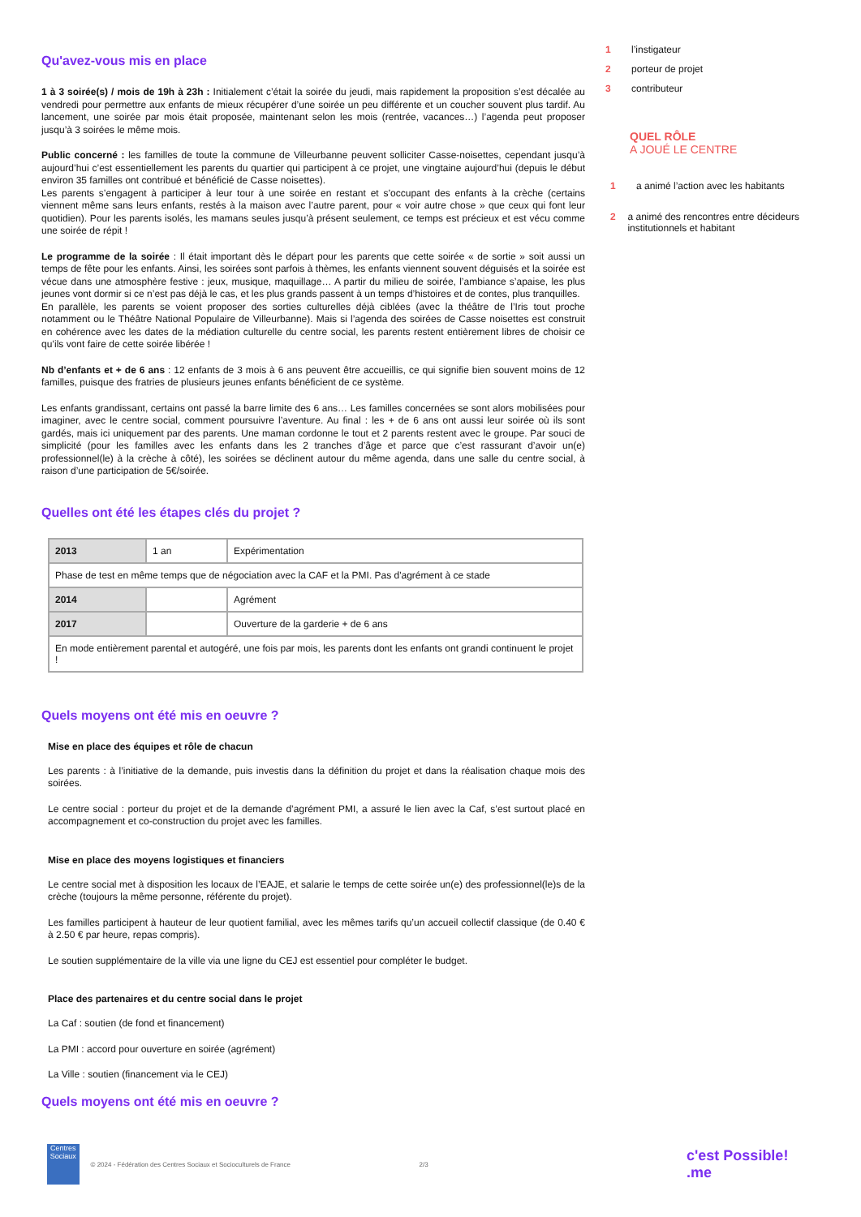Qu'avez-vous mis en place
1 à 3 soirée(s) / mois de 19h à 23h : Initialement c’était la soirée du jeudi, mais rapidement la proposition s’est décalée au vendredi pour permettre aux enfants de mieux récupérer d’une soirée un peu différente et un coucher souvent plus tardif. Au lancement, une soirée par mois était proposée, maintenant selon les mois (rentrée, vacances…) l’agenda peut proposer jusqu’à 3 soirées le même mois.
Public concerné : les familles de toute la commune de Villeurbanne peuvent solliciter Casse-noisettes, cependant jusqu’à aujourd’hui c’est essentiellement les parents du quartier qui participent à ce projet, une vingtaine aujourd’hui (depuis le début environ 35 familles ont contribué et bénéficié de Casse noisettes).
Les parents s’engagent à participer à leur tour à une soirée en restant et s’occupant des enfants à la crèche (certains viennent même sans leurs enfants, restés à la maison avec l’autre parent, pour « voir autre chose » que ceux qui font leur quotidien). Pour les parents isolés, les mamans seules jusqu’à présent seulement, ce temps est précieux et est vécu comme une soirée de répit !
Le programme de la soirée : Il était important dès le départ pour les parents que cette soirée « de sortie » soit aussi un temps de fête pour les enfants. Ainsi, les soirées sont parfois à thèmes, les enfants viennent souvent déguisés et la soirée est vécue dans une atmosphère festive : jeux, musique, maquillage… A partir du milieu de soirée, l’ambiance s’apaise, les plus jeunes vont dormir si ce n’est pas déjà le cas, et les plus grands passent à un temps d’histoires et de contes, plus tranquilles.
En parallèle, les parents se voient proposer des sorties culturelles déjà ciblées (avec la théâtre de l’Iris tout proche notamment ou le Théâtre National Populaire de Villeurbanne). Mais si l’agenda des soirées de Casse noisettes est construit en cohérence avec les dates de la médiation culturelle du centre social, les parents restent entièrement libres de choisir ce qu’ils vont faire de cette soirée libérée !
Nb d’enfants et + de 6 ans : 12 enfants de 3 mois à 6 ans peuvent être accueillis, ce qui signifie bien souvent moins de 12 familles, puisque des fratries de plusieurs jeunes enfants bénéficient de ce système.
Les enfants grandissant, certains ont passé la barre limite des 6 ans… Les familles concernées se sont alors mobilisées pour imaginer, avec le centre social, comment poursuivre l’aventure. Au final : les + de 6 ans ont aussi leur soirée où ils sont gardés, mais ici uniquement par des parents. Une maman cordonne le tout et 2 parents restent avec le groupe. Par souci de simplicité (pour les familles avec les enfants dans les 2 tranches d’âge et parce que c’est rassurant d’avoir un(e) professionnel(le) à la crèche à côté), les soirées se déclinent autour du même agenda, dans une salle du centre social, à raison d’une participation de 5€/soirée.
Quelles ont été les étapes clés du projet ?
| 2013 | 1 an | Expérimentation |
| Phase de test en même temps que de négociation avec la CAF et la PMI. Pas d'agrément à ce stade | | |
| 2014 | | Agrément |
| 2017 | | Ouverture de la garderie + de 6 ans |
| En mode entièrement parental et autogéré, une fois par mois, les parents dont les enfants ont grandi continuent le projet ! | | |
Quels moyens ont été mis en oeuvre ?
Mise en place des équipes et rôle de chacun
Les parents : à l’initiative de la demande, puis investis dans la définition du projet et dans la réalisation chaque mois des soirées.
Le centre social : porteur du projet et de la demande d’agrément PMI, a assuré le lien avec la Caf, s’est surtout placé en accompagnement et co-construction du projet avec les familles.
Mise en place des moyens logistiques et financiers
Le centre social met à disposition les locaux de l’EAJE, et salarie le temps de cette soirée un(e) des professionnel(le)s de la crèche (toujours la même personne, référente du projet).
Les familles participent à hauteur de leur quotient familial, avec les mêmes tarifs qu’un accueil collectif classique (de 0.40 € à 2.50 € par heure, repas compris).
Le soutien supplémentaire de la ville via une ligne du CEJ est essentiel pour compléter le budget.
Place des partenaires et du centre social dans le projet
La Caf : soutien (de fond et financement)
La PMI : accord pour ouverture en soirée (agrément)
La Ville : soutien (financement via le CEJ)
Quels moyens ont été mis en oeuvre ?
1 l’instigateur
2 porteur de projet
3 contributeur
QUEL RÔLE
A JOUÉ LE CENTRE
1 a animé l’action avec les habitants
2 a animé des rencontres entre décideurs institutionnels et habitant
Centres Sociaux
© 2024 - Fédération des Centres Sociaux et Socioculturels de France 2/3 c'est Possible! .me